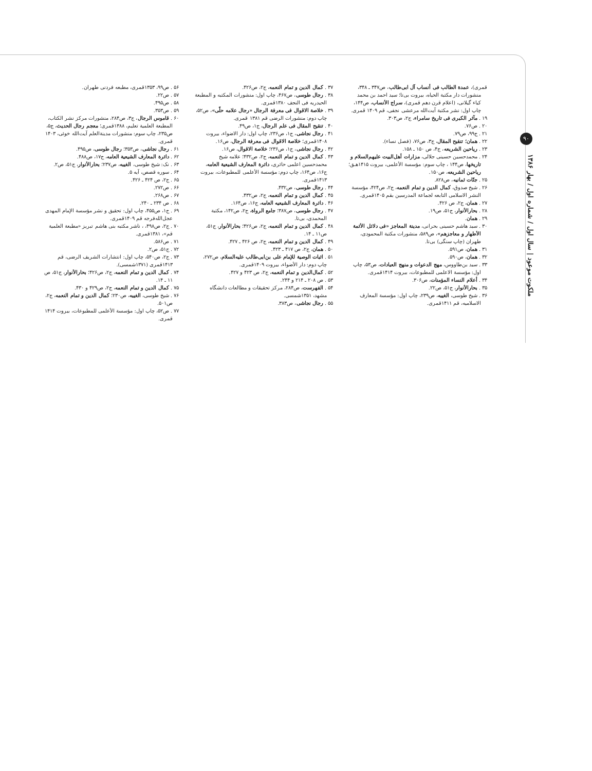۹۰
ملکوت موعود | سال اول / شماره اول / بهار ۱۳۸۶
قمری)، عمدة الطالب فی أنساب آل ابی‌طالب، ص۳۴۷ ـ ۳۴۸، منشورات دار مکتبة الحیاه، بیروت بی‌تا؛ سید احمد بن محمد کیاء گیلانی، (اعلام قرن دهم قمری)، سراج الأنساب، ص۱۴۴، چاپ اول: نشر مکتبة آیت‌الله مرعشی نجفی، قم ۱۴۰۹ قمری.
۱۹ . مآثر الکبری فی تاریخ سامراء، ج۲، ص۳۰۳.
۲۰ . ص۷۶.
۲۱ . ج۹۹، ص۷۹.
۲۲ . همان؛ تنقیح المقال، ج۳، ص۷۶، (فصل نساء).
۲۳ . ریاحین الشریعه، ج۴، ص ۱۵۰ ـ ۱۵۸.
۲۴ . محمدحسین حسینی جلالی، مزارات أهل‌البیت علیهم‌السلام و تاریخها، ص۱۴۴ ، چاپ سوم: مؤسسة الأعلمی، بیروت ۱۴۱۵هـ‍ق؛ ریاحین الشریعه، ص۱۵۰.
۲۵ . جنّات ثمانیه، ص۸۲۸.
۲۶ . شیخ صدوق، کمال الدین و تمام النعمه، ج۲، ص۴۲۴، مؤسسة النشر الاسلامی التابعه لجماعة المدرسین بقم ۱۴۰۵قمری.
۲۷ . همان، ج۲، ص ۴۲۶.
۲۸ . بحارالأنوار، ج۵۱، ص۱۹.
۲۹ . همان.
۳۰ . سید هاشم حسینی بحرانی، مدینة المعاجز «فی دلائل الأئمة الأطهار و معاجزهم»، ص۵۸۹، منشورات مکتبة المحمودی، طهران (چاپ سنگی) بی‌تا.
۳۱ . همان، ص۵۹۱.
۳۲ . همان، ص۵۹۰.
۳۳ . سید بن‌طاووس، مهج الدعوات و منهج العبادات، ص۵۳، چاپ اول: مؤسسة الاعلمی للمطبوعات، بیروت ۱۴۱۴قمری.
۳۴ . أعلام النساء المؤمنات، ص۳۰۶.
۳۵ . بحارالأنوار، ج۵۱، ص۲۲.
۳۶ . شیخ طوسی، الغیبه، ص۲۳۹، چاپ اول: مؤسسة المعارف الاسلامیه، قم ۱۴۱۱قمری.
۳۷ . کمال الدین و تمام النعمه، ج۲، ص۴۲۶.
۳۸ . رجال طوسی، ص۴۶۷، چاپ اول: منشورات المکتبه و المطبعة الحیدریه فی النجف ۱۳۸۰قمری.
۳۹ . خلاصة الاقوال فی معرفة الرجال «رجال علامه حلّی»، ص۵۲، چاپ دوم: منشورات الرضی قم ۱۳۸۱ قمری.
۴۰ . تنقیح المقال فی علم الرجال، ج۱، ص۴۹.
۴۱ . رجال نجاشی، ج۱، ص۲۳۶، چاپ اول: دار الاضواء، بیروت ۱۴۰۸قمری؛ خلاصة الاقوال فی معرفة الرجال، ص۱۶.
۴۲ . رجال نجاشی، ج۱، ص۲۳۶؛ خلاصة الاقوال، ص۱۶.
۴۳ . کمال الدین و تمام النعمه، ج۲، ص۴۳۲؛ علامه شیخ محمدحسین اعلمی حائری، دائرة المعارف الشیعیة العامه، ج۱۶، ص۱۶۴، چاپ دوم: مؤسسة الأعلمی للمطبوعات، بیروت ۱۴۱۳قمری.
۴۴ . رجال طوسی، ص۴۳۲.
۴۵ . کمال الدین و تمام النعمه، ج۲، ص۴۳۲.
۴۶ . دائرة المعارف الشیعیه العامه، ج۱۶، ص۱۶۴.
۴۷ . رجال طوسی، ص۳۸۷؛ جامع الرواة، ج۲، ص۱۴۲، مکتبة المحمدی، بی‌تا.
۴۸ . کمال الدین و تمام النعمه، ج۲، ص۴۲۶؛ بحارالأنوار، ج۵۱، ص۱۱ ـ ۱۴.
۴۹ . کمال الدین و تمام النعمه، ج۲، ص ۴۲۶ ـ ۴۲۷.
۵۰ . همان، ج۲، ص ۴۱۷ ـ ۴۲۳.
۵۱ . اثبات الوصیة للإمام علی بن‌ابی‌طالب علیه‌السلام، ص۲۷۲، چاپ دوم: دار الأضواء، بیروت ۱۴۰۹قمری.
۵۲ . کمال‌الدین و تمام النعمه، ج۲، ص ۴۲۳ و ۴۲۷.
۵۳ . ص ۲۰۸ ـ ۲۱۴ و ۲۴۴.
۵۴ . الفهرست، ص۲۸۴، مرکز تحقیقات و مطالعات دانشگاه مشهد، ۱۳۵۱شمسی.
۵۵ . رجال نجاشی، ص۳۸۳.
۵۶ . ص۹۹، ۱۳۵۳قمری، مطبعه فردنی طهران.
۵۷ . ص۲۲.
۵۸ . ص۴۹۵.
۵۹ . ص۳۵۳.
۶۰ . قاموس الرجال، ج۳، ص۲۸۴، منشورات مرکز نشر الکتاب، المطبعة العلمیة تعلیم، ۱۳۸۸قمری؛ معجم رجال الحدیث، ج۵، ص۲۳۵، چاپ سوم: منشورات مدینةالعلم آیت‌الله خوئی، ۱۴۰۳ قمری.
۶۱ . رجال نجاشی، ص۳۵۳؛ رجال طوسی، ص۴۹۵.
۶۲ . دائرة المعارف الشیعیة العامه، ج۱۷، ص۴۸۸.
۶۳ . نک: شیخ طوسی، الغیبه، ص۲۳۷؛ بحارالأنوار، ج۵۱، ص۲.
۶۴ . سوره قصص، آیه ۵.
۶۵ . ج۲، ص ۴۲۴ ـ ۴۲۶.
۶۶ . ص۲۷۲.
۶۷ . ص۲۶۸.
۶۸ . ص ۲۳۴ ـ ۲۴۰.
۶۹ . ج۱، ص۴۵۵، چاپ اول: تحقیق و نشر مؤسسة الإمام المهدی عجل‌الله‌فرجه قم ۱۴۰۹قمری.
۷۰ . ج۲، ص۴۹۸، ، ناشر مکتبه بنی هاشم تبریز «مطبعة العلمیة قم»، ۱۳۸۱قمری.
۷۱ . ص۵۸۶.
۷۲ . ج۵۱، ص۲.
۷۳ . ج۲، ص۵۴۰، چاپ اول: انتشارات الشریف الرضی، قم ۱۴۱۳قمری (۱۳۷۱شمسی).
۷۴ . کمال الدین و تمام النعمه، ج۲، ص۴۲۶؛ بحارالأنوار، ج۵۱، ص ۱۱ ـ ۱۴.
۷۵ . کمال الدین و تمام النعمه، ج۲، ص۴۲۹ و ۴۳۰.
۷۶ . شیخ طوسی، الغیبه، ص۲۳۰؛ کمال الدین و تمام النعمه، ج۲، ص۵۰۱.
۷۷ . ص۵۲، چاپ اول: مؤسسة الأعلمی للمطبوعات، بیروت ۱۴۱۴ قمری.